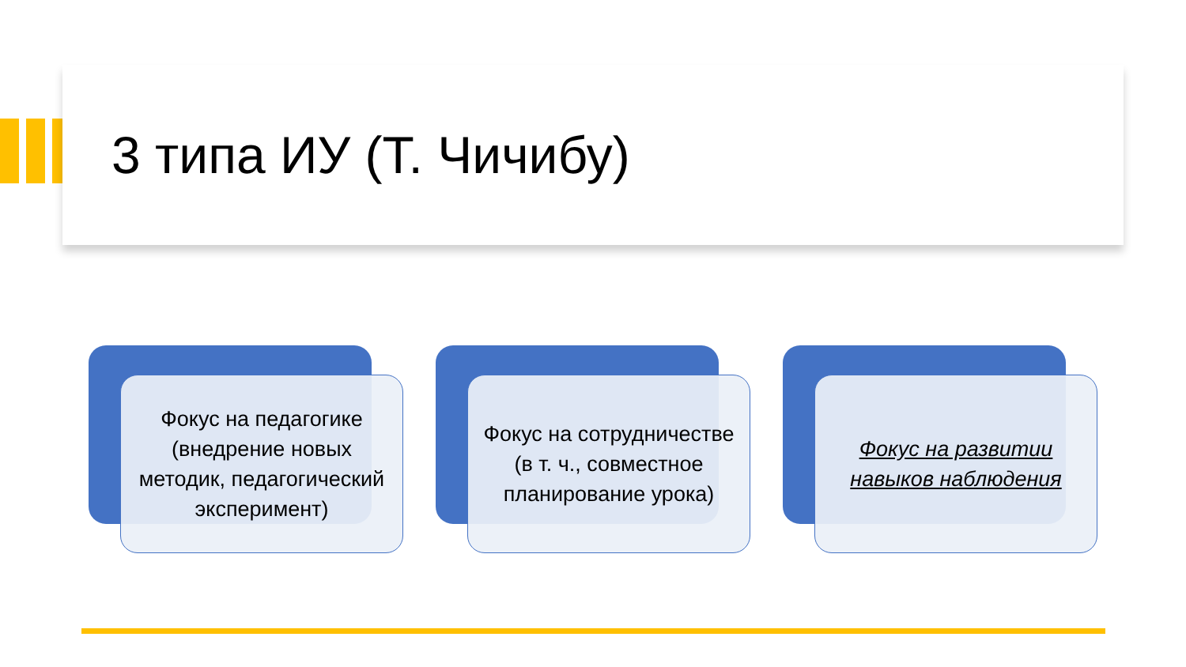3 типа ИУ (Т. Чичибу)
Фокус на педагогике (внедрение новых методик, педагогический эксперимент)
Фокус на сотрудничестве (в т. ч., совместное планирование урока)
Фокус на развитии навыков наблюдения